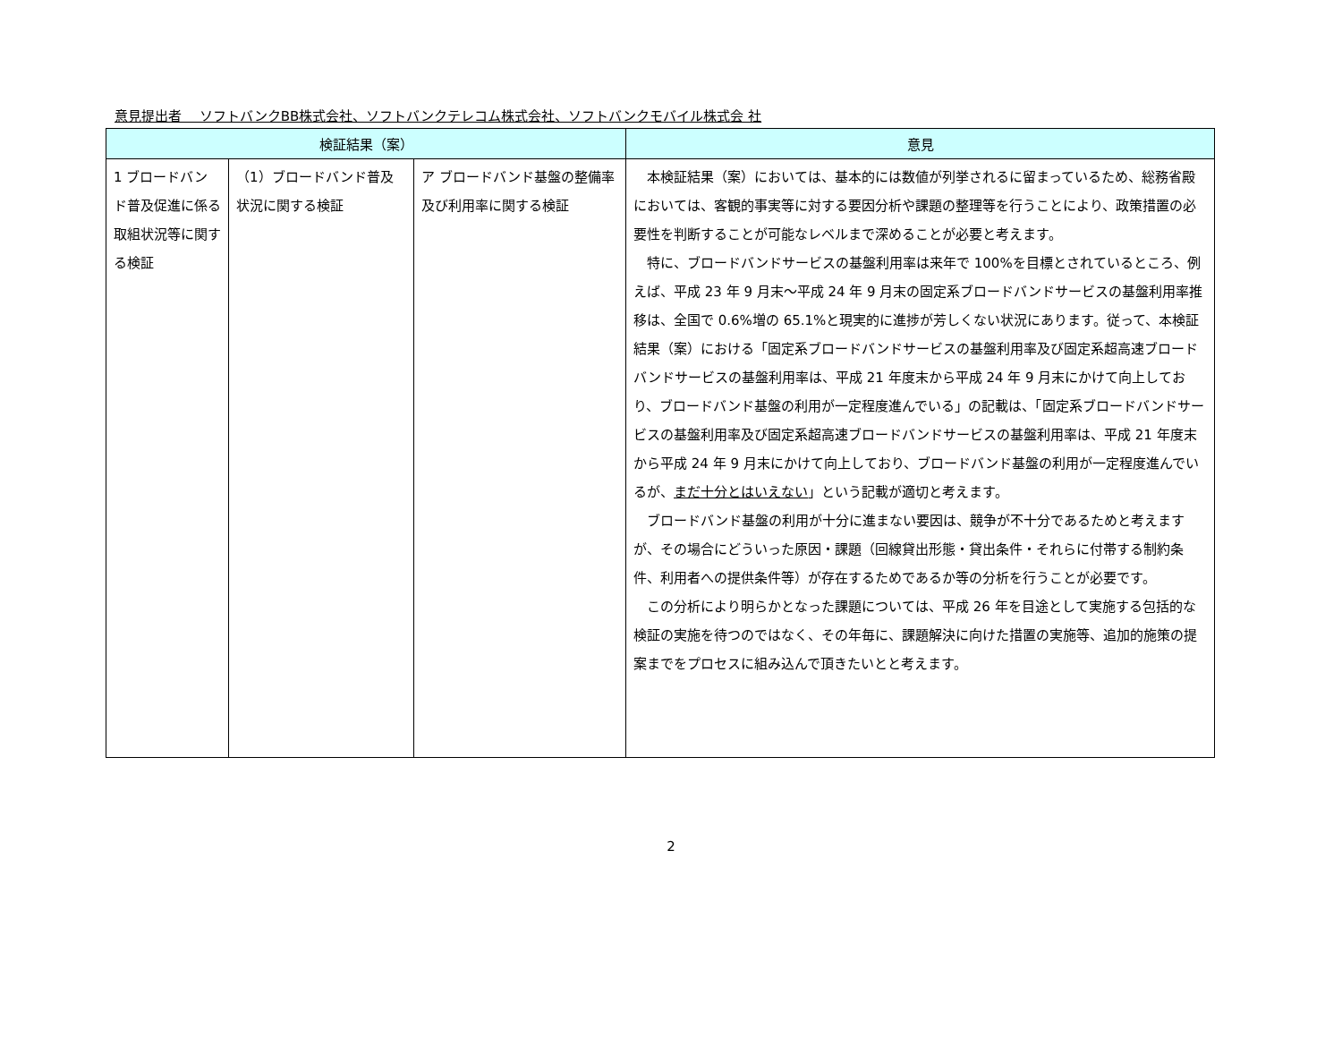意見提出者　 ソフトバンクBB株式会社、ソフトバンクテレコム株式会社、ソフトバンクモバイル株式会 社
| 検証結果（案） | | | 意見 |
| --- | --- | --- | --- |
| 1 ブロードバンド普及促進に係る取組状況等に関する検証 | （1）ブロードバンド普及状況に関する検証 | ア ブロードバンド基盤の整備率及び利用率に関する検証 | 本検証結果（案）においては、基本的には数値が列挙されるに留まっているため、総務省殿においては、客観的事実等に対する要因分析や課題の整理等を行うことにより、政策措置の必要性を判断することが可能なレベルまで深めることが必要と考えます。 特に、ブロードバンドサービスの基盤利用率は来年で 100%を目標とされているところ、例えば、平成 23 年 9 月末～平成 24 年 9 月末の固定系ブロードバンドサービスの基盤利用率推移は、全国で 0.6%増の 65.1%と現実的に進捗が芳しくない状況にあります。従って、本検証結果（案）における「固定系ブロードバンドサービスの基盤利用率及び固定系超高速ブロードバンドサービスの基盤利用率は、平成 21 年度末から平成 24 年 9 月末にかけて向上しており、ブロードバンド基盤の利用が一定程度進んでいる」の記載は、「固定系ブロードバンドサービスの基盤利用率及び固定系超高速ブロードバンドサービスの基盤利用率は、平成 21 年度末から平成 24 年 9 月末にかけて向上しており、ブロードバンド基盤の利用が一定程度進んでいるが、 まだ十分とはいえない 」という記載が適切と考えます。 ブロードバンド基盤の利用が十分に進まない要因は、競争が不十分であるためと考えますが、その場合にどういった原因・課題（回線貸出形態・貸出条件・それらに付帯する制約条件、利用者への提供条件等）が存在するためであるか等の分析を行うことが必要です。 この分析により明らかとなった課題については、平成 26 年を目途として実施する包括的な検証の実施を待つのではなく、その年毎に、課題解決に向けた措置の実施等、追加的施策の提案までをプロセスに組み込んで頂きたいとと考えます。 |
2